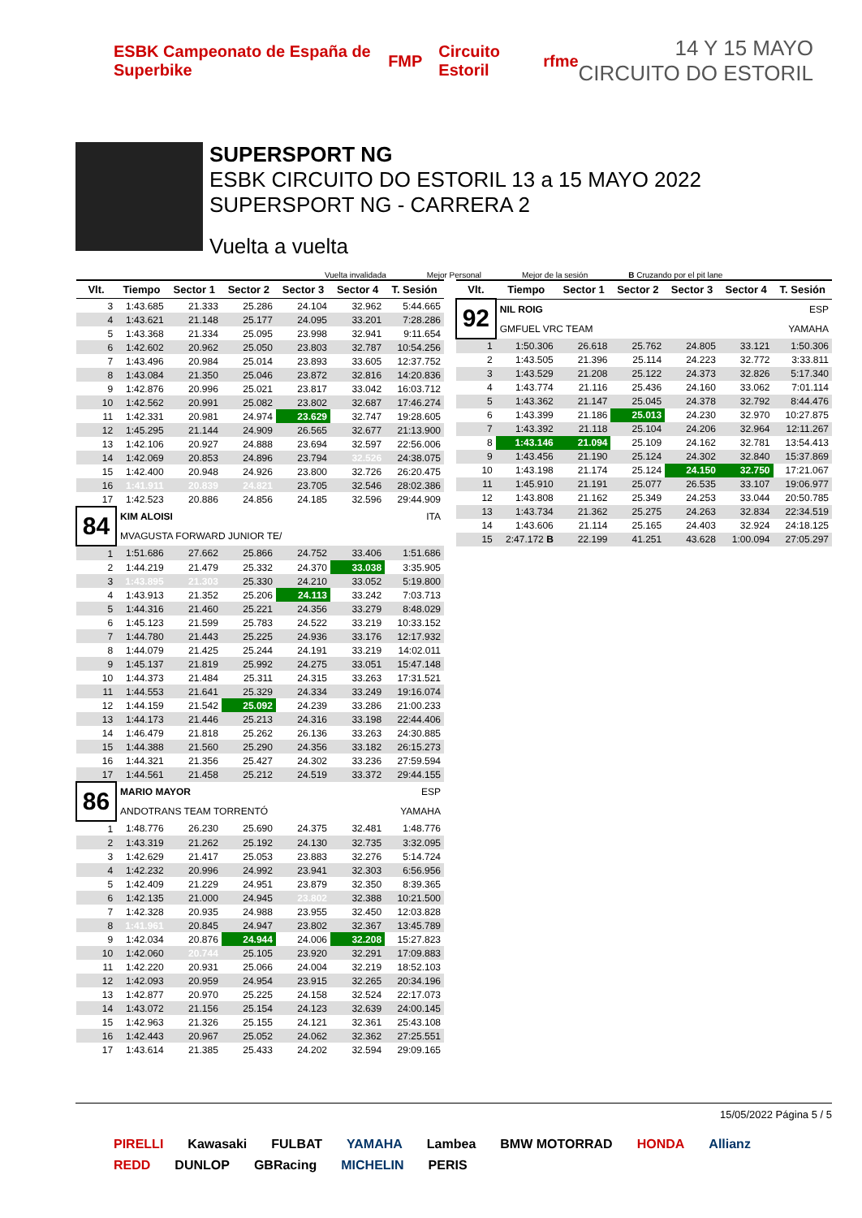ESBK Campeonato de España de Superbike FMP Circuito Estoril rfme
14 Y 15 MAYO
CIRCUITO DO ESTORIL
SUPERSPORT NG
ESBK CIRCUITO DO ESTORIL 13 a 15 MAYO 2022
SUPERSPORT NG - CARRERA 2
Vuelta a vuelta
Vuelta invalidada Mejor Personal Mejor de la sesión B Cruzando por el pit lane
| Vlt. | Tiempo | Sector 1 | Sector 2 | Sector 3 | Sector 4 | T. Sesión |
| --- | --- | --- | --- | --- | --- | --- |
| 3 | 1:43.685 | 21.333 | 25.286 | 24.104 | 32.962 | 5:44.665 |
| 4 | 1:43.621 | 21.148 | 25.177 | 24.095 | 33.201 | 7:28.286 |
| 5 | 1:43.368 | 21.334 | 25.095 | 23.998 | 32.941 | 9:11.654 |
| 6 | 1:42.602 | 20.962 | 25.050 | 23.803 | 32.787 | 10:54.256 |
| 7 | 1:43.496 | 20.984 | 25.014 | 23.893 | 33.605 | 12:37.752 |
| 8 | 1:43.084 | 21.350 | 25.046 | 23.872 | 32.816 | 14:20.836 |
| 9 | 1:42.876 | 20.996 | 25.021 | 23.817 | 33.042 | 16:03.712 |
| 10 | 1:42.562 | 20.991 | 25.082 | 23.802 | 32.687 | 17:46.274 |
| 11 | 1:42.331 | 20.981 | 24.974 | 23.629 | 32.747 | 19:28.605 |
| 12 | 1:45.295 | 21.144 | 24.909 | 26.565 | 32.677 | 21:13.900 |
| 13 | 1:42.106 | 20.927 | 24.888 | 23.694 | 32.597 | 22:56.006 |
| 14 | 1:42.069 | 20.853 | 24.896 | 23.794 | 32.526 | 24:38.075 |
| 15 | 1:42.400 | 20.948 | 24.926 | 23.800 | 32.726 | 26:20.475 |
| 16 | 1:41.911 | 20.839 | 24.821 | 23.705 | 32.546 | 28:02.386 |
| 17 | 1:42.523 | 20.886 | 24.856 | 24.185 | 32.596 | 29:44.909 |
| 84 | KIM ALOISI | | | | | ITA |
| | MVAGUSTA FORWARD JUNIOR TE/ | | | | | |
| 1 | 1:51.686 | 27.662 | 25.866 | 24.752 | 33.406 | 1:51.686 |
| 2 | 1:44.219 | 21.479 | 25.332 | 24.370 | 33.038 | 3:35.905 |
| 3 | 1:43.895 | 21.303 | 25.330 | 24.210 | 33.052 | 5:19.800 |
| 4 | 1:43.913 | 21.352 | 25.206 | 24.113 | 33.242 | 7:03.713 |
| 5 | 1:44.316 | 21.460 | 25.221 | 24.356 | 33.279 | 8:48.029 |
| 6 | 1:45.123 | 21.599 | 25.783 | 24.522 | 33.219 | 10:33.152 |
| 7 | 1:44.780 | 21.443 | 25.225 | 24.936 | 33.176 | 12:17.932 |
| 8 | 1:44.079 | 21.425 | 25.244 | 24.191 | 33.219 | 14:02.011 |
| 9 | 1:45.137 | 21.819 | 25.992 | 24.275 | 33.051 | 15:47.148 |
| 10 | 1:44.373 | 21.484 | 25.311 | 24.315 | 33.263 | 17:31.521 |
| 11 | 1:44.553 | 21.641 | 25.329 | 24.334 | 33.249 | 19:16.074 |
| 12 | 1:44.159 | 21.542 | 25.092 | 24.239 | 33.286 | 21:00.233 |
| 13 | 1:44.173 | 21.446 | 25.213 | 24.316 | 33.198 | 22:44.406 |
| 14 | 1:46.479 | 21.818 | 25.262 | 26.136 | 33.263 | 24:30.885 |
| 15 | 1:44.388 | 21.560 | 25.290 | 24.356 | 33.182 | 26:15.273 |
| 16 | 1:44.321 | 21.356 | 25.427 | 24.302 | 33.236 | 27:59.594 |
| 17 | 1:44.561 | 21.458 | 25.212 | 24.519 | 33.372 | 29:44.155 |
| 86 | MARIO MAYOR | | | | | ESP |
| | ANDOTRANS TEAM TORRENTÓ | | | | | YAMAHA |
| 1 | 1:48.776 | 26.230 | 25.690 | 24.375 | 32.481 | 1:48.776 |
| 2 | 1:43.319 | 21.262 | 25.192 | 24.130 | 32.735 | 3:32.095 |
| 3 | 1:42.629 | 21.417 | 25.053 | 23.883 | 32.276 | 5:14.724 |
| 4 | 1:42.232 | 20.996 | 24.992 | 23.941 | 32.303 | 6:56.956 |
| 5 | 1:42.409 | 21.229 | 24.951 | 23.879 | 32.350 | 8:39.365 |
| 6 | 1:42.135 | 21.000 | 24.945 | 23.802 | 32.388 | 10:21.500 |
| 7 | 1:42.328 | 20.935 | 24.988 | 23.955 | 32.450 | 12:03.828 |
| 8 | 1:41.961 | 20.845 | 24.947 | 23.802 | 32.367 | 13:45.789 |
| 9 | 1:42.034 | 20.876 | 24.944 | 24.006 | 32.208 | 15:27.823 |
| 10 | 1:42.060 | 20.744 | 25.105 | 23.920 | 32.291 | 17:09.883 |
| 11 | 1:42.220 | 20.931 | 25.066 | 24.004 | 32.219 | 18:52.103 |
| 12 | 1:42.093 | 20.959 | 24.954 | 23.915 | 32.265 | 20:34.196 |
| 13 | 1:42.877 | 20.970 | 25.225 | 24.158 | 32.524 | 22:17.073 |
| 14 | 1:43.072 | 21.156 | 25.154 | 24.123 | 32.639 | 24:00.145 |
| 15 | 1:42.963 | 21.326 | 25.155 | 24.121 | 32.361 | 25:43.108 |
| 16 | 1:42.443 | 20.967 | 25.052 | 24.062 | 32.362 | 27:25.551 |
| 17 | 1:43.614 | 21.385 | 25.433 | 24.202 | 32.594 | 29:09.165 |
| Vlt. | Tiempo | Sector 1 | Sector 2 | Sector 3 | Sector 4 | T. Sesión |
| --- | --- | --- | --- | --- | --- | --- |
| 92 | NIL ROIG | | | | | ESP |
| | GMFUEL VRC TEAM | | | | | YAMAHA |
| 1 | 1:50.306 | 26.618 | 25.762 | 24.805 | 33.121 | 1:50.306 |
| 2 | 1:43.505 | 21.396 | 25.114 | 24.223 | 32.772 | 3:33.811 |
| 3 | 1:43.529 | 21.208 | 25.122 | 24.373 | 32.826 | 5:17.340 |
| 4 | 1:43.774 | 21.116 | 25.436 | 24.160 | 33.062 | 7:01.114 |
| 5 | 1:43.362 | 21.147 | 25.045 | 24.378 | 32.792 | 8:44.476 |
| 6 | 1:43.399 | 21.186 | 25.013 | 24.230 | 32.970 | 10:27.875 |
| 7 | 1:43.392 | 21.118 | 25.104 | 24.206 | 32.964 | 12:11.267 |
| 8 | 1:43.146 | 21.094 | 25.109 | 24.162 | 32.781 | 13:54.413 |
| 9 | 1:43.456 | 21.190 | 25.124 | 24.302 | 32.840 | 15:37.869 |
| 10 | 1:43.198 | 21.174 | 25.124 | 24.150 | 32.750 | 17:21.067 |
| 11 | 1:45.910 | 21.191 | 25.077 | 26.535 | 33.107 | 19:06.977 |
| 12 | 1:43.808 | 21.162 | 25.349 | 24.253 | 33.044 | 20:50.785 |
| 13 | 1:43.734 | 21.362 | 25.275 | 24.263 | 32.834 | 22:34.519 |
| 14 | 1:43.606 | 21.114 | 25.165 | 24.403 | 32.924 | 24:18.125 |
| 15 | 2:47.172 B | 22.199 | 41.251 | 43.628 | 1:00.094 | 27:05.297 |
15/05/2022 Página 5 / 5
PIRELLI Kawasaki FULBAT YAMAHA Lambea BMW MOTORRAD HONDA Allianz REDD DUNLOP GBRacing MICHELIN PERIS